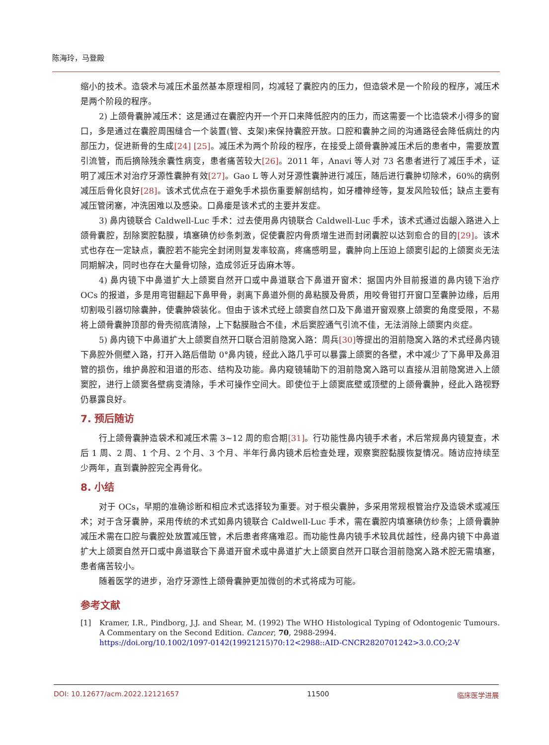陈海玲，马登殿
缩小的技术。造袋术与减压术虽然基本原理相同，均减轻了囊腔内的压力，但造袋术是一个阶段的程序，减压术是两个阶段的程序。
2) 上颌骨囊肿减压术：这是通过在囊腔内开一个开口来降低腔内的压力，而这需要一个比造袋术小得多的窗口，多是通过在囊腔周围缝合一个装置(管、支架)来保持囊腔开放。口腔和囊肿之间的沟通路径会降低病灶的内部压力，促进新骨的生成[24] [25]。减压术为两个阶段的程序，在接受上颌骨囊肿减压术后的患者中，需要放置引流管，而后摘除残余囊性病变，患者痛苦较大[26]。2011 年，Anavi 等人对 73 名患者进行了减压手术，证明了减压术对治疗牙源性囊肿有效[27]。Gao L 等人对牙源性囊肿进行减压，随后进行囊肿切除术，60%的病例减压后骨化良好[28]。该术式优点在于避免手术损伤重要解剖结构，如牙槽神经等，复发风险较低；缺点主要有减压管闭塞，冲洗困难以及感染。口鼻瘘是该术式的主要并发症。
3) 鼻内镜联合 Caldwell-Luc 手术：过去使用鼻内镜联合 Caldwell-Luc 手术，该术式通过齿龈入路进入上颌骨囊腔，刮除窦腔黏膜，填塞碘仿纱条刺激，促使囊腔内骨质增生进而封闭囊腔以达到愈合的目的[29]。该术式也存在一定缺点，囊腔若不能完全封闭则复发率较高，疼痛感明显，囊肿向上压迫上颌窦引起的上颌窦炎无法同期解决，同时也存在大量骨切除，造成邻近牙齿麻木等。
4) 鼻内镜下中鼻道扩大上颌窦自然开口或中鼻道联合下鼻道开窗术：据国内外目前报道的鼻内镜下治疗 OCs 的报道，多是用弯钳翻起下鼻甲骨，剥离下鼻道外侧的鼻粘膜及骨质，用咬骨钳打开窗口至囊肿边缘，后用切割吸引器切除囊肿，使囊肿袋装化。但由于该术式经上颌窦自然口及下鼻道开窗观察上颌窦的角度受限，不易将上颌骨囊肿顶部的骨壳彻底清除，上下黏膜融合不佳，术后窦腔通气引流不佳，无法消除上颌窦内炎症。
5) 鼻内镜下中鼻道扩大上颌窦自然开口联合泪前隐窝入路：周兵[30] 等提出的泪前隐窝入路的术式经鼻内镜下鼻腔外侧壁入路，打开入路后借助 0°鼻内镜，经此入路几乎可以暴露上颌窦的各壁，术中减少了下鼻甲及鼻泪管的损伤，维护鼻腔和泪道的形态、结构及功能。鼻内窥镜辅助下的泪前隐窝入路可以直接从泪前隐窝进入上颌窦腔，进行上颌窦各壁病变清除，手术可操作空间大。即使位于上颌窦底壁或顶壁的上颌骨囊肿，经此入路视野仍暴露良好。
7. 预后随访
行上颌骨囊肿造袋术和减压术需 3~12 周的愈合期[31]。行功能性鼻内镜手术者，术后常规鼻内镜复查，术后 1 周、2 周、1 个月、2 个月、3 个月、半年行鼻内镜术后检查处理，观察窦腔黏膜恢复情况。随访应持续至少两年，直到囊肿腔完全再骨化。
8. 小结
对于 OCs，早期的准确诊断和相应术式选择较为重要。对于根尖囊肿，多采用常规根管治疗及造袋术或减压术；对于含牙囊肿，采用传统的术式如鼻内镜联合 Caldwell-Luc 手术，需在囊腔内填塞碘仿纱条；上颌骨囊肿减压术需在口腔与囊腔处放置减压管，术后患者疼痛难忍。而功能性鼻内镜手术较具优越性，经鼻内镜下中鼻道扩大上颌窦自然开口或中鼻道联合下鼻道开窗术或中鼻道扩大上颌窦自然开口联合泪前隐窝入路术腔无需填塞，患者痛苦较小。
随着医学的进步，治疗牙源性上颌骨囊肿更加微创的术式将成为可能。
参考文献
[1] Kramer, I.R., Pindborg, J.J. and Shear, M. (1992) The WHO Histological Typing of Odontogenic Tumours. A Commentary on the Second Edition. Cancer, 70, 2988-2994.
https://doi.org/10.1002/1097-0142(19921215)70:12<2988::AID-CNCR2820701242>3.0.CO;2-V
DOI: 10.12677/acm.2022.12121657 11500 临床医学进展